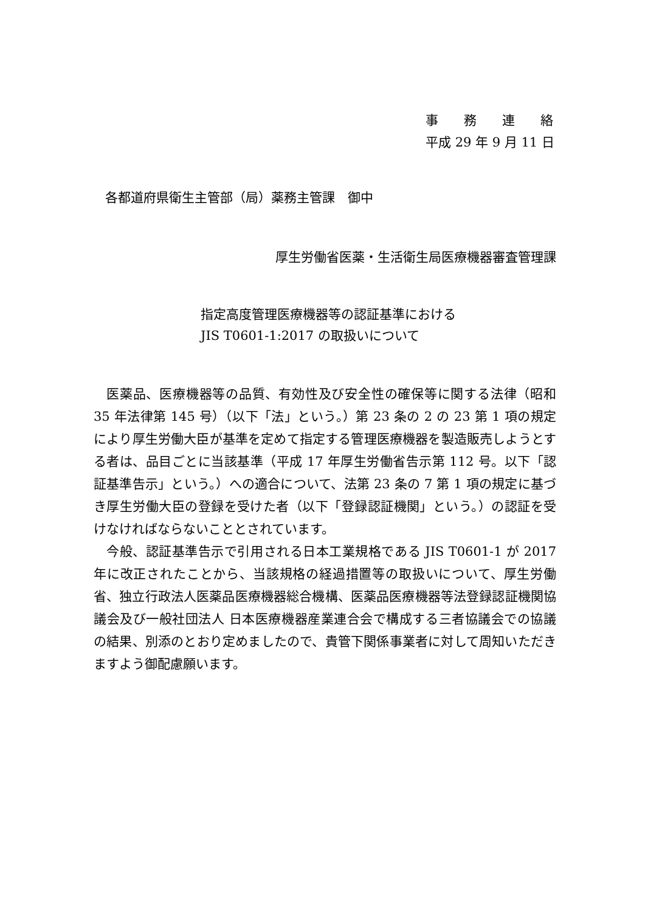事　　務　　連　　絡
平成 29 年 9 月 11 日
各都道府県衛生主管部（局）薬務主管課　御中
厚生労働省医薬・生活衛生局医療機器審査管理課
指定高度管理医療機器等の認証基準における
JIS T0601-1:2017 の取扱いについて
医薬品、医療機器等の品質、有効性及び安全性の確保等に関する法律（昭和35 年法律第 145 号）（以下「法」という。）第 23 条の 2 の 23 第 1 項の規定により厚生労働大臣が基準を定めて指定する管理医療機器を製造販売しようとする者は、品目ごとに当該基準（平成 17 年厚生労働省告示第 112 号。以下「認証基準告示」という。）への適合について、法第 23 条の 7 第 1 項の規定に基づき厚生労働大臣の登録を受けた者（以下「登録認証機関」という。）の認証を受けなければならないこととされています。
今般、認証基準告示で引用される日本工業規格である JIS T0601-1 が 2017 年に改正されたことから、当該規格の経過措置等の取扱いについて、厚生労働省、独立行政法人医薬品医療機器総合機構、医薬品医療機器等法登録認証機関協議会及び一般社団法人 日本医療機器産業連合会で構成する三者協議会での協議の結果、別添のとおり定めましたので、貴管下関係事業者に対して周知いただきますよう御配慮願います。